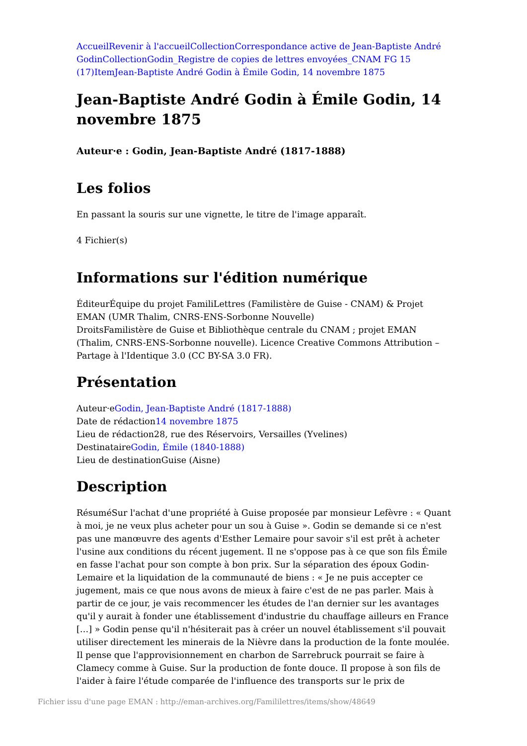Accueil Revenir à l'accueil Collection Correspondance active de Jean-Baptiste André Godin Collection Godin_Registre de copies de lettres envoyées_CNAM FG 15 (17) Item Jean-Baptiste André Godin à Émile Godin, 14 novembre 1875
Jean-Baptiste André Godin à Émile Godin, 14 novembre 1875
Auteur·e : Godin, Jean-Baptiste André (1817-1888)
Les folios
En passant la souris sur une vignette, le titre de l'image apparaît.
4 Fichier(s)
Informations sur l'édition numérique
ÉditeurÉquipe du projet FamiliLettres (Familistère de Guise - CNAM) & Projet EMAN (UMR Thalim, CNRS-ENS-Sorbonne Nouvelle)
DroitsFamilistère de Guise et Bibliothèque centrale du CNAM ; projet EMAN (Thalim, CNRS-ENS-Sorbonne nouvelle). Licence Creative Commons Attribution – Partage à l'Identique 3.0 (CC BY-SA 3.0 FR).
Présentation
Auteur·eGodin, Jean-Baptiste André (1817-1888)
Date de rédaction14 novembre 1875
Lieu de rédaction28, rue des Réservoirs, Versailles (Yvelines)
DestinataireGodin, Émile (1840-1888)
Lieu de destinationGuise (Aisne)
Description
RésuméSur l'achat d'une propriété à Guise proposée par monsieur Lefèvre : « Quant à moi, je ne veux plus acheter pour un sou à Guise ». Godin se demande si ce n'est pas une manœuvre des agents d'Esther Lemaire pour savoir s'il est prêt à acheter l'usine aux conditions du récent jugement. Il ne s'oppose pas à ce que son fils Émile en fasse l'achat pour son compte à bon prix. Sur la séparation des époux Godin-Lemaire et la liquidation de la communauté de biens : « Je ne puis accepter ce jugement, mais ce que nous avons de mieux à faire c'est de ne pas parler. Mais à partir de ce jour, je vais recommencer les études de l'an dernier sur les avantages qu'il y aurait à fonder une établissement d'industrie du chauffage ailleurs en France […] » Godin pense qu'il n'hésiterait pas à créer un nouvel établissement s'il pouvait utiliser directement les minerais de la Nièvre dans la production de la fonte moulée. Il pense que l'approvisionnement en charbon de Sarrebruck pourrait se faire à Clamecy comme à Guise. Sur la production de fonte douce. Il propose à son fils de l'aider à faire l'étude comparée de l'influence des transports sur le prix de
Fichier issu d'une page EMAN : http://eman-archives.org/Famililettres/items/show/48649